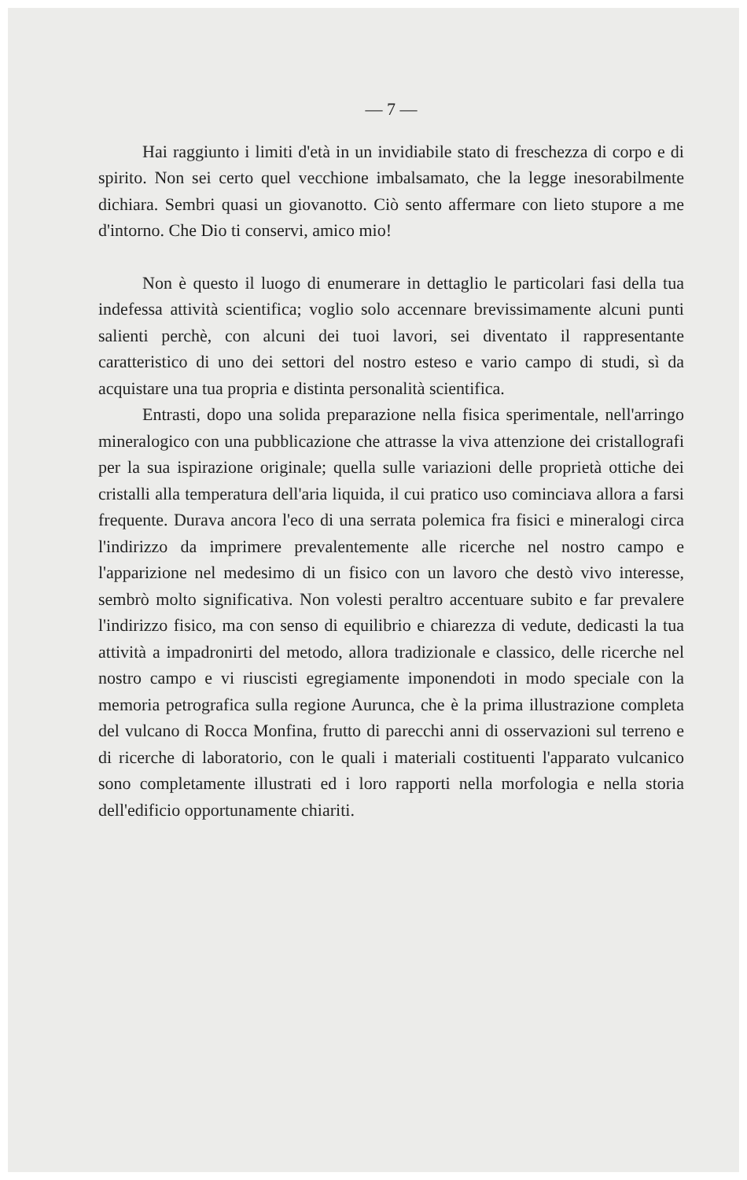— 7 —
Hai raggiunto i limiti d'età in un invidiabile stato di freschezza di corpo e di spirito. Non sei certo quel vecchione imbalsamato, che la legge inesorabilmente dichiara. Sembri quasi un giovanotto. Ciò sento affermare con lieto stupore a me d'intorno. Che Dio ti conservi, amico mio!
Non è questo il luogo di enumerare in dettaglio le particolari fasi della tua indefessa attività scientifica; voglio solo accennare brevissimamente alcuni punti salienti perchè, con alcuni dei tuoi lavori, sei diventato il rappresentante caratteristico di uno dei settori del nostro esteso e vario campo di studi, sì da acquistare una tua propria e distinta personalità scientifica.
Entrasti, dopo una solida preparazione nella fisica sperimentale, nell'arringo mineralogico con una pubblicazione che attrasse la viva attenzione dei cristallografi per la sua ispirazione originale; quella sulle variazioni delle proprietà ottiche dei cristalli alla temperatura dell'aria liquida, il cui pratico uso cominciava allora a farsi frequente. Durava ancora l'eco di una serrata polemica fra fisici e mineralogi circa l'indirizzo da imprimere prevalentemente alle ricerche nel nostro campo e l'apparizione nel medesimo di un fisico con un lavoro che destò vivo interesse, sembrò molto significativa. Non volesti peraltro accentuare subito e far prevalere l'indirizzo fisico, ma con senso di equilibrio e chiarezza di vedute, dedicasti la tua attività a impadronirti del metodo, allora tradizionale e classico, delle ricerche nel nostro campo e vi riuscisti egregiamente imponendoti in modo speciale con la memoria petrografica sulla regione Aurunca, che è la prima illustrazione completa del vulcano di Rocca Monfina, frutto di parecchi anni di osservazioni sul terreno e di ricerche di laboratorio, con le quali i materiali costituenti l'apparato vulcanico sono completamente illustrati ed i loro rapporti nella morfologia e nella storia dell'edificio opportunamente chiariti.